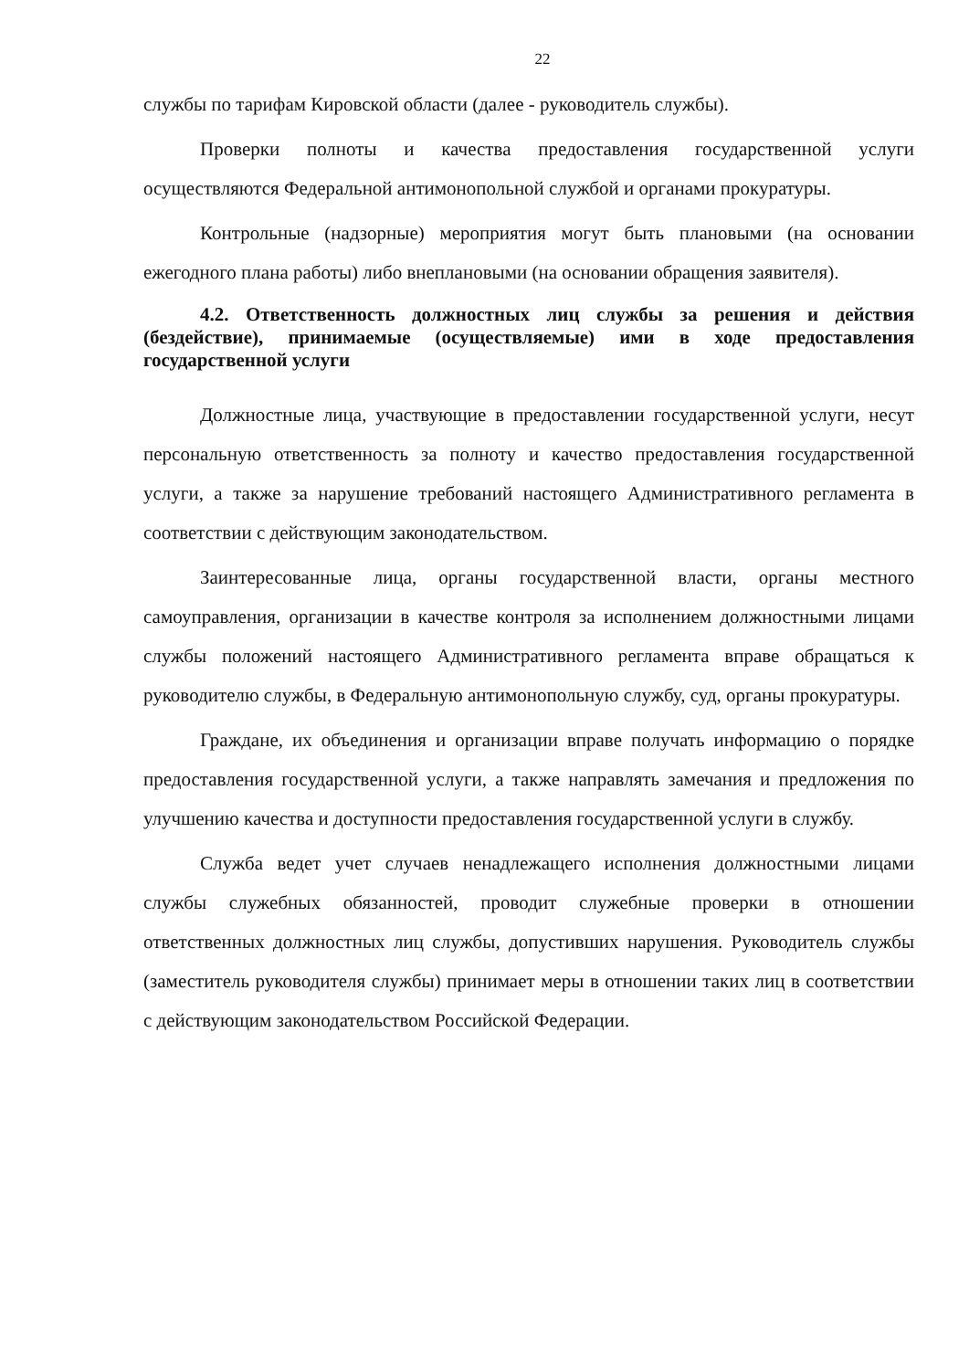22
службы по тарифам Кировской области (далее - руководитель службы).
Проверки полноты и качества предоставления государственной услуги осуществляются Федеральной антимонопольной службой и органами прокуратуры.
Контрольные (надзорные) мероприятия могут быть плановыми (на основании ежегодного плана работы) либо внеплановыми (на основании обращения заявителя).
4.2. Ответственность должностных лиц службы за решения и действия (бездействие), принимаемые (осуществляемые) ими в ходе предоставления государственной услуги
Должностные лица, участвующие в предоставлении государственной услуги, несут персональную ответственность за полноту и качество предоставления государственной услуги, а также за нарушение требований настоящего Административного регламента в соответствии с действующим законодательством.
Заинтересованные лица, органы государственной власти, органы местного самоуправления, организации в качестве контроля за исполнением должностными лицами службы положений настоящего Административного регламента вправе обращаться к руководителю службы, в Федеральную антимонопольную службу, суд, органы прокуратуры.
Граждане, их объединения и организации вправе получать информацию о порядке предоставления государственной услуги, а также направлять замечания и предложения по улучшению качества и доступности предоставления государственной услуги в службу.
Служба ведет учет случаев ненадлежащего исполнения должностными лицами службы служебных обязанностей, проводит служебные проверки в отношении ответственных должностных лиц службы, допустивших нарушения. Руководитель службы (заместитель руководителя службы) принимает меры в отношении таких лиц в соответствии с действующим законодательством Российской Федерации.